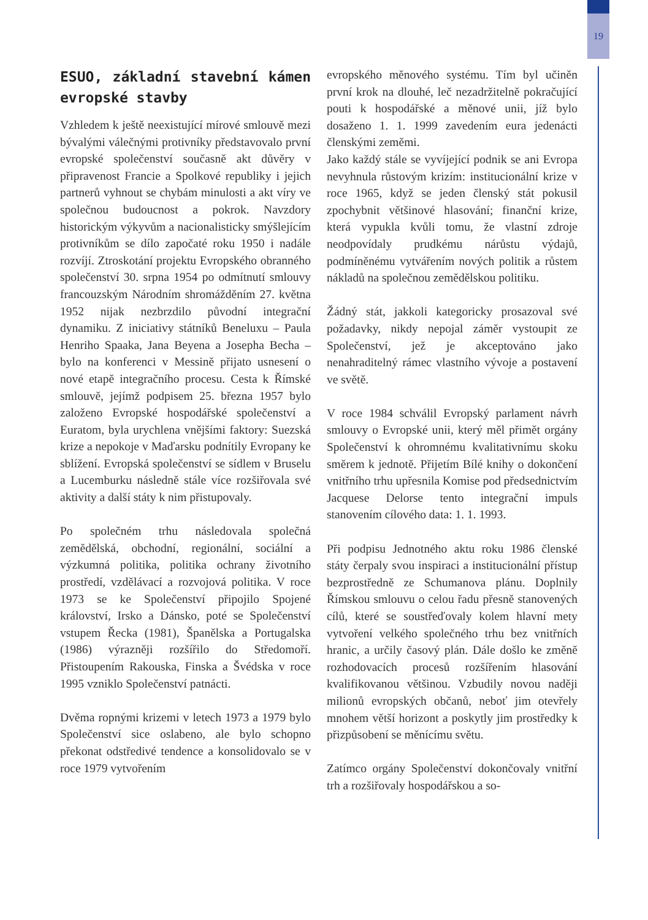19
ESUO, základní stavební kámen evropské stavby
Vzhledem k ještě neexistující mírové smlouvě mezi bývalými válečnými protivníky představovalo první evropské společenství současně akt důvěry v připravenost Francie a Spolkové republiky i jejich partnerů vyhnout se chybám minulosti a akt víry ve společnou budoucnost a pokrok. Navzdory historickým výkyvům a nacionalisticky smýšlejícím protivníkům se dílo započaté roku 1950 i nadále rozvíjí. Ztroskotání projektu Evropského obranného společenství 30. srpna 1954 po odmítnutí smlouvy francouzským Národním shromážděním 27. května 1952 nijak nezbrzdilo původní integrační dynamiku. Z iniciativy státníků Beneluxu – Paula Henriho Spaaka, Jana Beyena a Josepha Becha – bylo na konferenci v Messině přijato usnesení o nové etapě integračního procesu. Cesta k Římské smlouvě, jejímž podpisem 25. března 1957 bylo založeno Evropské hospodářské společenství a Euratom, byla urychlena vnějšími faktory: Suezská krize a nepokoje v Maďarsku podnítily Evropany ke sblížení. Evropská společenství se sídlem v Bruselu a Lucemburku následně stále více rozšiřovala své aktivity a další státy k nim přistupovaly.
Po společném trhu následovala společná zemědělská, obchodní, regionální, sociální a výzkumná politika, politika ochrany životního prostředí, vzdělávací a rozvojová politika. V roce 1973 se ke Společenství připojilo Spojené království, Irsko a Dánsko, poté se Společenství vstupem Řecka (1981), Španělska a Portugalska (1986) výrazněji rozšířilo do Středomoří. Přistoupením Rakouska, Finska a Švédska v roce 1995 vzniklo Společenství patnácti.
Dvěma ropnými krizemi v letech 1973 a 1979 bylo Společenství sice oslabeno, ale bylo schopno překonat odstředivé tendence a konsolidovalo se v roce 1979 vytvořením
evropského měnového systému. Tím byl učiněn první krok na dlouhé, leč nezadržitelně pokračující pouti k hospodářské a měnové unii, jíž bylo dosaženo 1. 1. 1999 zavedením eura jedenácti členskými zeměmi.
Jako každý stále se vyvíjející podnik se ani Evropa nevyhnula růstovým krizím: institucionální krize v roce 1965, když se jeden členský stát pokusil zpochybnit většinové hlasování; finanční krize, která vypukla kvůli tomu, že vlastní zdroje neodpovídaly prudkému nárůstu výdajů, podmíněnému vytvářením nových politik a růstem nákladů na společnou zemědělskou politiku.
Žádný stát, jakkoli kategoricky prosazoval své požadavky, nikdy nepojal záměr vystoupit ze Společenství, jež je akceptováno jako nenahraditelný rámec vlastního vývoje a postavení ve světě.
V roce 1984 schválil Evropský parlament návrh smlouvy o Evropské unii, který měl přimět orgány Společenství k ohromnému kvalitativnímu skoku směrem k jednotě. Přijetím Bílé knihy o dokončení vnitřního trhu upřesnila Komise pod předsednictvím Jacquese Delorse tento integrační impuls stanovením cílového data: 1. 1. 1993.
Při podpisu Jednotného aktu roku 1986 členské státy čerpaly svou inspiraci a institucionální přístup bezprostředně ze Schumanova plánu. Doplnily Římskou smlouvu o celou řadu přesně stanovených cílů, které se soustřeďovaly kolem hlavní mety vytvoření velkého společného trhu bez vnitřních hranic, a určily časový plán. Dále došlo ke změně rozhodovacích procesů rozšířením hlasování kvalifikovanou většinou. Vzbudily novou naději milionů evropských občanů, neboť jim otevřely mnohem větší horizont a poskytly jim prostředky k přizpůsobení se měnícímu světu.
Zatímco orgány Společenství dokončovaly vnitřní trh a rozšiřovaly hospodářskou a so-